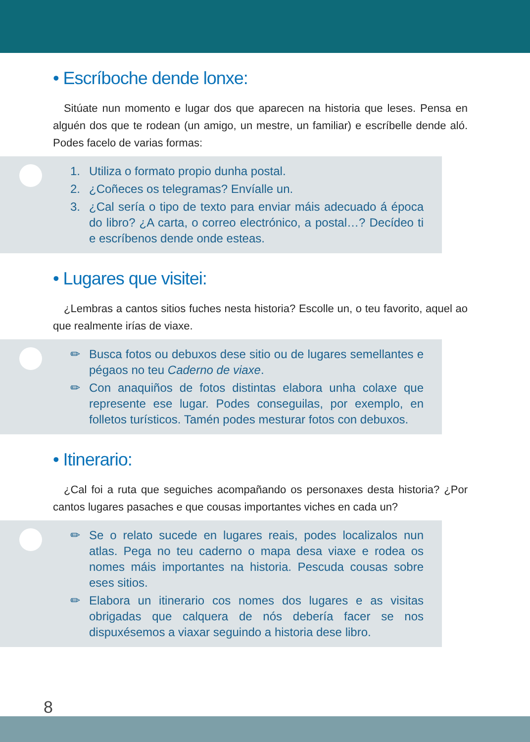• Escríboche dende lonxe:
Sitúate nun momento e lugar dos que aparecen na historia que leses. Pensa en alguén dos que te rodean (un amigo, un mestre, un familiar) e escríbelle dende aló. Podes facelo de varias formas:
1. Utiliza o formato propio dunha postal.
2. ¿Coñeces os telegramas? Envíalle un.
3. ¿Cal sería o tipo de texto para enviar máis adecuado á época do libro? ¿A carta, o correo electrónico, a postal…? Decídeo ti e escríbenos dende onde esteas.
• Lugares que visitei:
¿Lembras a cantos sitios fuches nesta historia? Escolle un, o teu favorito, aquel ao que realmente irías de viaxe.
✏ Busca fotos ou debuxos dese sitio ou de lugares semellantes e pégaos no teu Caderno de viaxe.
✏ Con anaquiños de fotos distintas elabora unha colaxe que represente ese lugar. Podes conseguilas, por exemplo, en folletos turísticos. Tamén podes mesturar fotos con debuxos.
• Itinerario:
¿Cal foi a ruta que seguiches acompañando os personaxes desta historia? ¿Por cantos lugares pasaches e que cousas importantes viches en cada un?
✏ Se o relato sucede en lugares reais, podes localizalos nun atlas. Pega no teu caderno o mapa desa viaxe e rodea os nomes máis importantes na historia. Pescuda cousas sobre eses sitios.
✏ Elabora un itinerario cos nomes dos lugares e as visitas obrigadas que calquera de nós debería facer se nos dispuxésemos a viaxar seguindo a historia dese libro.
8